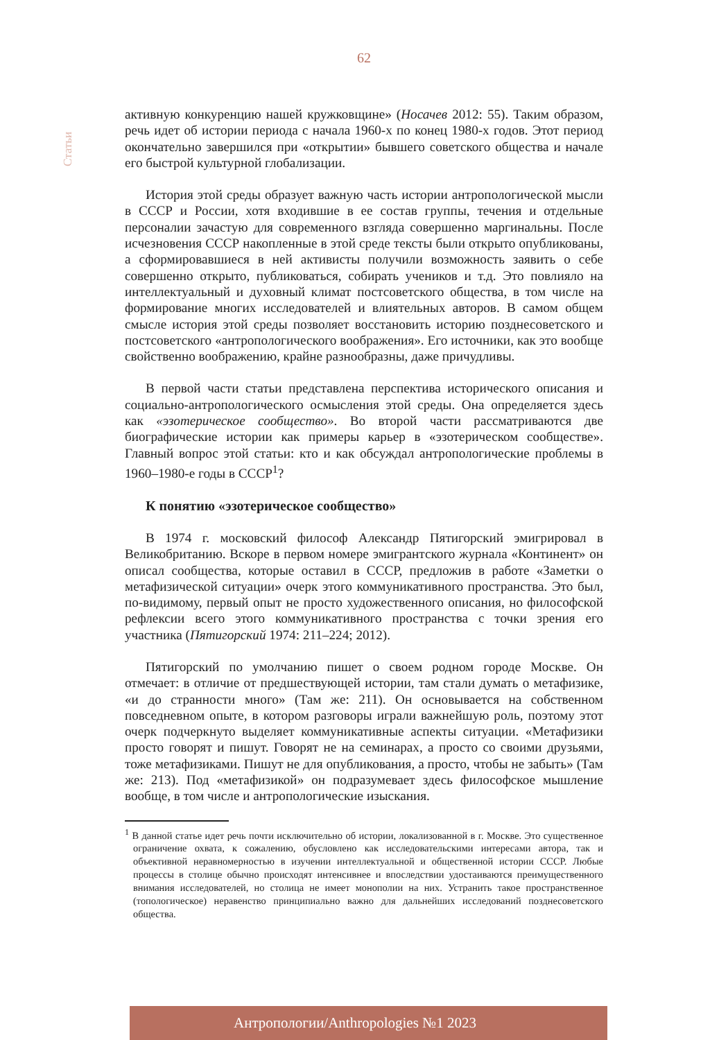62
Статьи
активную конкуренцию нашей кружковщине» (Носачев 2012: 55). Таким образом, речь идет об истории периода с начала 1960-х по конец 1980-х годов. Этот период окончательно завершился при «открытии» бывшего советского общества и начале его быстрой культурной глобализации.
История этой среды образует важную часть истории антропологической мысли в СССР и России, хотя входившие в ее состав группы, течения и отдельные персоналии зачастую для современного взгляда совершенно маргинальны. После исчезновения СССР накопленные в этой среде тексты были открыто опубликованы, а сформировавшиеся в ней активисты получили возможность заявить о себе совершенно открыто, публиковаться, собирать учеников и т.д. Это повлияло на интеллектуальный и духовный климат постсоветского общества, в том числе на формирование многих исследователей и влиятельных авторов. В самом общем смысле история этой среды позволяет восстановить историю позднесоветского и постсоветского «антропологического воображения». Его источники, как это вообще свойственно воображению, крайне разнообразны, даже причудливы.
В первой части статьи представлена перспектива исторического описания и социально-антропологического осмысления этой среды. Она определяется здесь как «эзотерическое сообщество». Во второй части рассматриваются две биографические истории как примеры карьер в «эзотерическом сообществе». Главный вопрос этой статьи: кто и как обсуждал антропологические проблемы в 1960–1980-е годы в СССР<sup>1</sup>?
К понятию «эзотерическое сообщество»
В 1974 г. московский философ Александр Пятигорский эмигрировал в Великобританию. Вскоре в первом номере эмигрантского журнала «Континент» он описал сообщества, которые оставил в СССР, предложив в работе «Заметки о метафизической ситуации» очерк этого коммуникативного пространства. Это был, по-видимому, первый опыт не просто художественного описания, но философской рефлексии всего этого коммуникативного пространства с точки зрения его участника (Пятигорский 1974: 211–224; 2012).
Пятигорский по умолчанию пишет о своем родном городе Москве. Он отмечает: в отличие от предшествующей истории, там стали думать о метафизике, «и до странности много» (Там же: 211). Он основывается на собственном повседневном опыте, в котором разговоры играли важнейшую роль, поэтому этот очерк подчеркнуто выделяет коммуникативные аспекты ситуации. «Метафизики просто говорят и пишут. Говорят не на семинарах, а просто со своими друзьями, тоже метафизиками. Пишут не для опубликования, а просто, чтобы не забыть» (Там же: 213). Под «метафизикой» он подразумевает здесь философское мышление вообще, в том числе и антропологические изыскания.
<sup>1</sup> В данной статье идет речь почти исключительно об истории, локализованной в г. Москве. Это существенное ограничение охвата, к сожалению, обусловлено как исследовательскими интересами автора, так и объективной неравномерностью в изучении интеллектуальной и общественной истории СССР. Любые процессы в столице обычно происходят интенсивнее и впоследствии удостаиваются преимущественного внимания исследователей, но столица не имеет монополии на них. Устранить такое пространственное (топологическое) неравенство принципиально важно для дальнейших исследований позднесоветского общества.
Антропологии/Anthropologies №1 2023